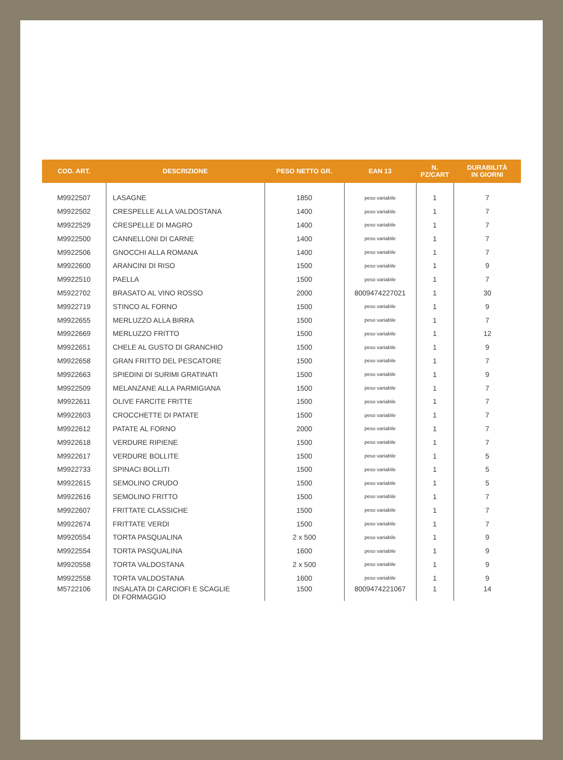| COD. ART. | DESCRIZIONE | PESO NETTO GR. | EAN 13 | N. PZ/CART | DURABILITÀ IN GIORNI |
| --- | --- | --- | --- | --- | --- |
| M9922507 | LASAGNE | 1850 | peso variabile | 1 | 7 |
| M9922502 | CRESPELLE ALLA VALDOSTANA | 1400 | peso variabile | 1 | 7 |
| M9922529 | CRESPELLE DI MAGRO | 1400 | peso variabile | 1 | 7 |
| M9922500 | CANNELLONI DI CARNE | 1400 | peso variabile | 1 | 7 |
| M9922506 | GNOCCHI ALLA ROMANA | 1400 | peso variabile | 1 | 7 |
| M9922600 | ARANCINI DI RISO | 1500 | peso variabile | 1 | 9 |
| M9922510 | PAELLA | 1500 | peso variabile | 1 | 7 |
| M5922702 | BRASATO AL VINO ROSSO | 2000 | 8009474227021 | 1 | 30 |
| M9922719 | STINCO AL FORNO | 1500 | peso variabile | 1 | 9 |
| M9922655 | MERLUZZO ALLA BIRRA | 1500 | peso variabile | 1 | 7 |
| M9922669 | MERLUZZO FRITTO | 1500 | peso variabile | 1 | 12 |
| M9922651 | CHELE AL GUSTO DI GRANCHIO | 1500 | peso variabile | 1 | 9 |
| M9922658 | GRAN FRITTO DEL PESCATORE | 1500 | peso variabile | 1 | 7 |
| M9922663 | SPIEDINI DI SURIMI GRATINATI | 1500 | peso variabile | 1 | 9 |
| M9922509 | MELANZANE ALLA PARMIGIANA | 1500 | peso variabile | 1 | 7 |
| M9922611 | OLIVE FARCITE FRITTE | 1500 | peso variabile | 1 | 7 |
| M9922603 | CROCCHETTE DI PATATE | 1500 | peso variabile | 1 | 7 |
| M9922612 | PATATE AL FORNO | 2000 | peso variabile | 1 | 7 |
| M9922618 | VERDURE RIPIENE | 1500 | peso variabile | 1 | 7 |
| M9922617 | VERDURE BOLLITE | 1500 | peso variabile | 1 | 5 |
| M9922733 | SPINACI BOLLITI | 1500 | peso variabile | 1 | 5 |
| M9922615 | SEMOLINO CRUDO | 1500 | peso variabile | 1 | 5 |
| M9922616 | SEMOLINO FRITTO | 1500 | peso variabile | 1 | 7 |
| M9922607 | FRITTATE CLASSICHE | 1500 | peso variabile | 1 | 7 |
| M9922674 | FRITTATE VERDI | 1500 | peso variabile | 1 | 7 |
| M9920554 | TORTA PASQUALINA | 2 x 500 | peso variabile | 1 | 9 |
| M9922554 | TORTA PASQUALINA | 1600 | peso variabile | 1 | 9 |
| M9920558 | TORTA VALDOSTANA | 2 x 500 | peso variabile | 1 | 9 |
| M9922558 | TORTA VALDOSTANA | 1600 | peso variabile | 1 | 9 |
| M5722106 | INSALATA DI CARCIOFI E SCAGLIE DI FORMAGGIO | 1500 | 8009474221067 | 1 | 14 |